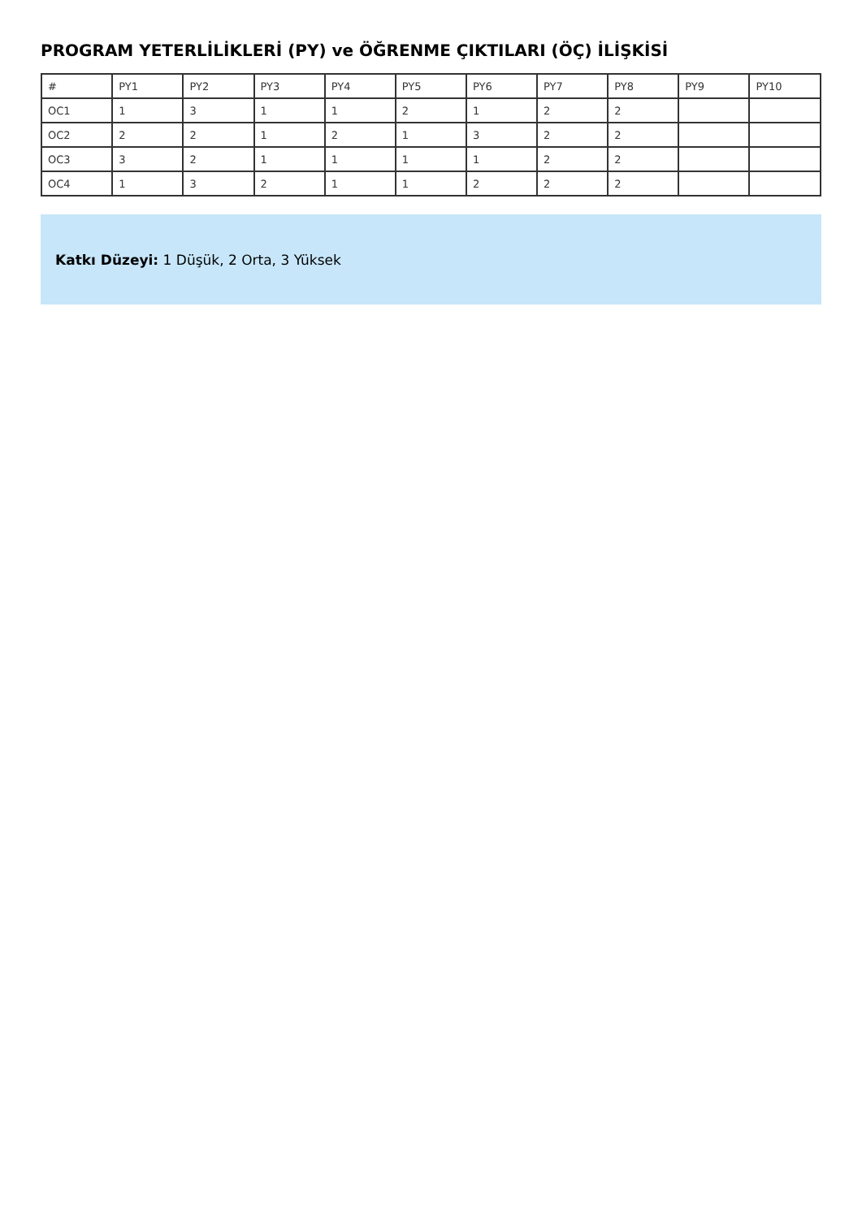PROGRAM YETERLİLİKLERİ (PY) ve ÖĞRENME ÇIKTILARI (ÖÇ) İLİŞKİSİ
| # | PY1 | PY2 | PY3 | PY4 | PY5 | PY6 | PY7 | PY8 | PY9 | PY10 |
| OC1 | 1 | 3 | 1 | 1 | 2 | 1 | 2 | 2 | | |
| OC2 | 2 | 2 | 1 | 2 | 1 | 3 | 2 | 2 | | |
| OC3 | 3 | 2 | 1 | 1 | 1 | 1 | 2 | 2 | | |
| OC4 | 1 | 3 | 2 | 1 | 1 | 2 | 2 | 2 | | |
Katkı Düzeyi: 1 Düşük, 2 Orta, 3 Yüksek